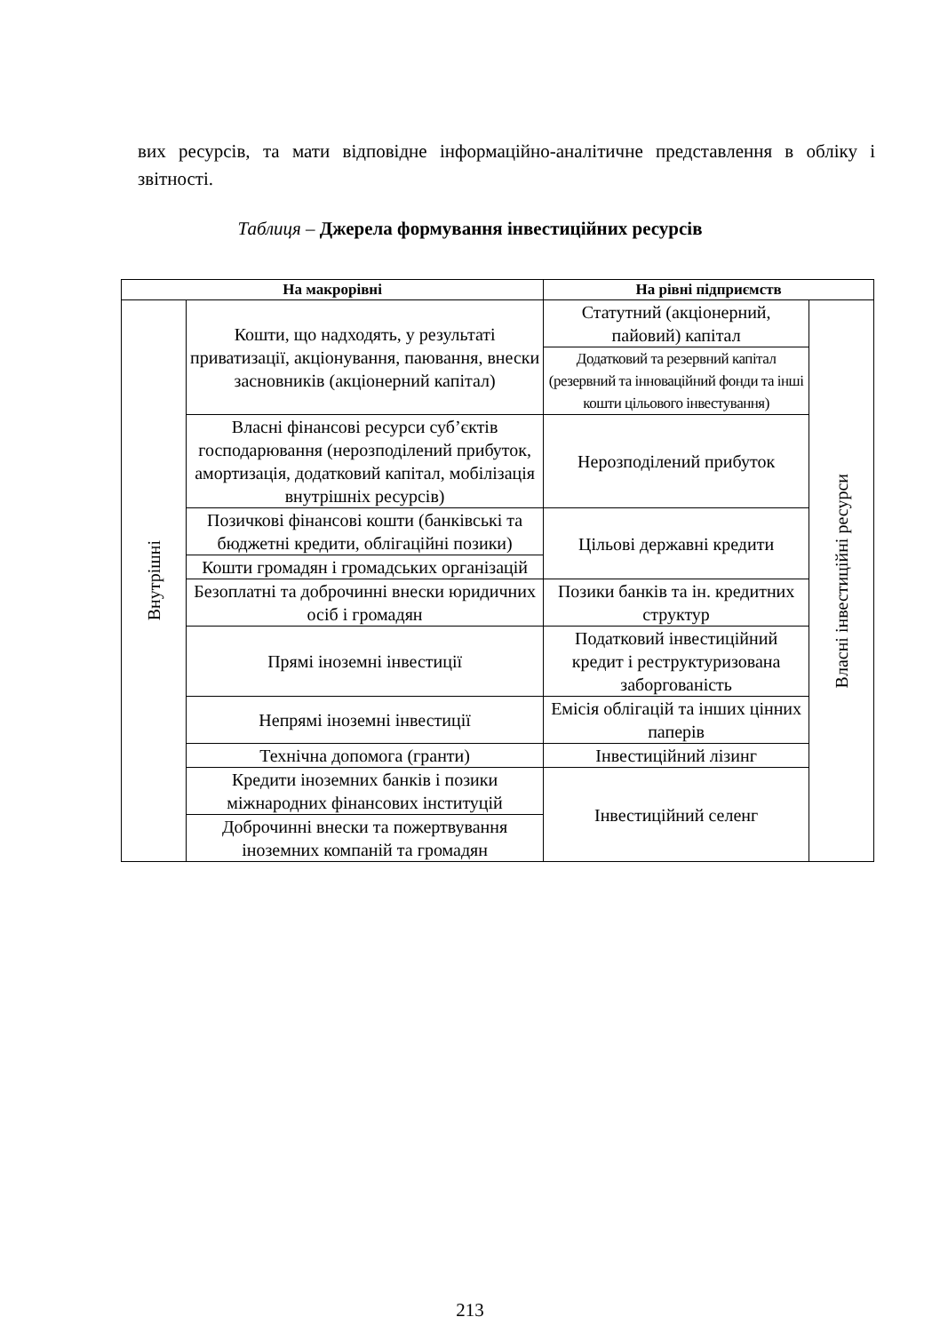вих ресурсів, та мати відповідне інформаційно-аналітичне представлення в обліку і звітності.
Таблиця – Джерела формування інвестиційних ресурсів
| На макрорівні | | На рівні підприємств | |
| --- | --- | --- | --- |
| Внутрішні | Кошти, що надходять, у результаті приватизації, акціонування, паювання, внески засновників (акціонерний капітал) | Статутний (акціонерний, пайовий) капітал | Власні інвестиційні ресурси |
| | | Додатковий та резервний капітал (резервний та інноваційний фонди та інші кошти цільового інвестування) | |
| | Власні фінансові ресурси суб’єктів господарювання (нерозподілений прибуток, амортизація, додатковий капітал, мобілізація внутрішніх ресурсів) | Нерозподілений прибуток | |
| | Позичкові фінансові кошти (банківські та бюджетні кредити, облігаційні позики) | Цільові державні кредити | |
| | Кошти громадян і громадських організацій | | |
| | Безоплатні та доброчинні внески юридичних осіб і громадян | Позики банків та ін. кредитних структур | |
| | Прямі іноземні інвестиції | Податковий інвестиційний кредит і реструктуризована заборгованість | |
| | Непрямі іноземні інвестиції | Емісія облігацій та інших цінних паперів | |
| | Технічна допомога (гранти) | Інвестиційний лізинг | |
| | Кредити іноземних банків і позики міжнародних фінансових інституцій | Інвестиційний селенг | |
| | Доброчинні внески та пожертвування іноземних компаній та громадян | | |
213